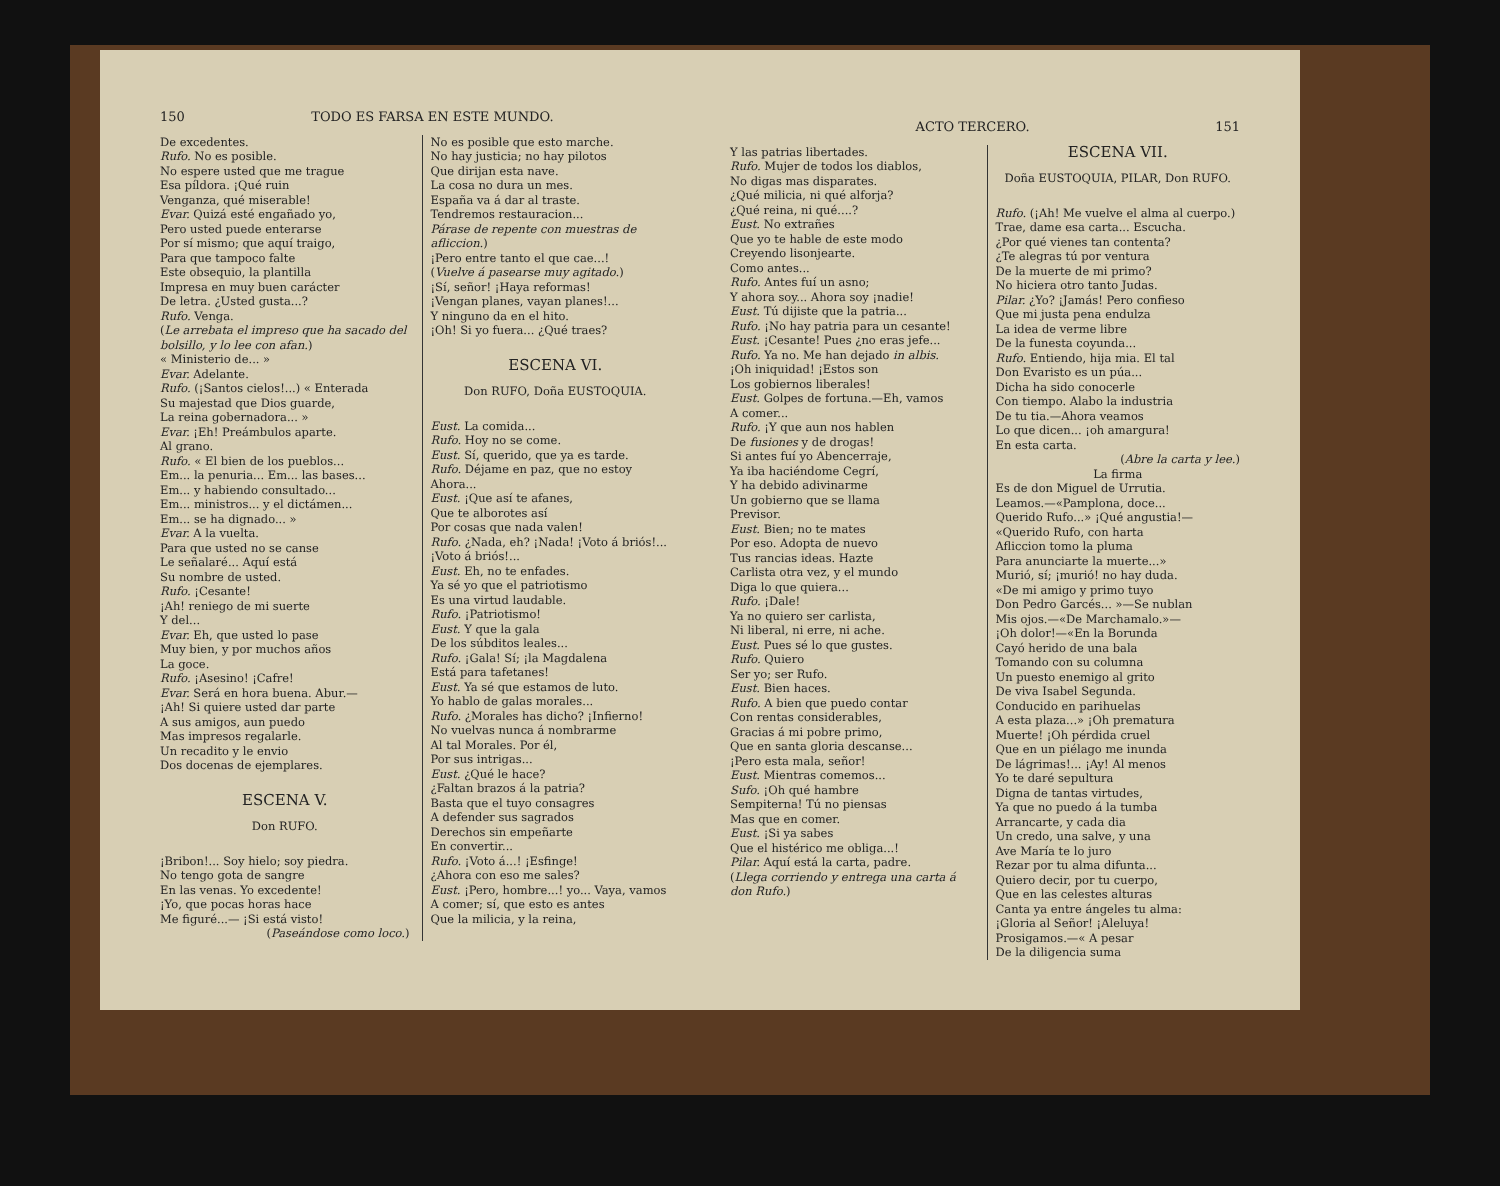150 TODO ES FARSA EN ESTE MUNDO.
De excedentes.
Rufo. No es posible.
No espere usted que me trague
Esa píldora. ¡Qué ruin
Venganza, qué miserable!
Evar. Quizá esté engañado yo,
Pero usted puede enterarse
Por sí mismo; que aquí traigo,
Para que tampoco falte
Este obsequio, la plantilla
Impresa en muy buen carácter
De letra. ¿Usted gusta...?
Rufo. Venga.
(Le arrebata el impreso que ha sacado del bolsillo, y lo lee con afan.)
« Ministerio de... »
Evar. Adelante.
Rufo. (¡Santos cielos!...) « Enterada
Su majestad que Dios guarde,
La reina gobernadora... »
Evar. ¡Eh! Preámbulos aparte.
Al grano.
Rufo. « El bien de los pueblos...
Em... la penuria... Em... las bases...
Em... y habiendo consultado...
Em... ministros... y el dictámen...
Em... se ha dignado... »
Evar. A la vuelta.
Para que usted no se canse
Le señalaré... Aquí está
Su nombre de usted.
Rufo. ¡Cesante!
¡Ah! reniego de mi suerte
Y del...
Evar. Eh, que usted lo pase
Muy bien, y por muchos años
La goce.
Rufo. ¡Asesino! ¡Cafre!
Evar. Será en hora buena. Abur.—
¡Ah! Si quiere usted dar parte
A sus amigos, aun puedo
Mas impresos regalarle.
Un recadito y le envio
Dos docenas de ejemplares.
ESCENA V.
Don RUFO.
¡Bribon!... Soy hielo; soy piedra.
No tengo gota de sangre
En las venas. Yo excedente!
¡Yo, que pocas horas hace
Me figuré...— ¡Si está visto!
(Paseándose como loco.)
No es posible que esto marche.
No hay justicia; no hay pilotos
Que dirijan esta nave.
La cosa no dura un mes.
España va á dar al traste.
Tendremos restauracion...
Párase de repente con muestras de afliccion.)
¡Pero entre tanto el que cae...!
(Vuelve á pasearse muy agitado.)
¡Sí, señor! ¡Haya reformas!
¡Vengan planes, vayan planes!...
Y ninguno da en el hito.
¡Oh! Si yo fuera... ¿Qué traes?
ESCENA VI.
Don RUFO, Doña EUSTOQUIA.
Eust. La comida...
Rufo. Hoy no se come.
Eust. Sí, querido, que ya es tarde.
Rufo. Déjame en paz, que no estoy
Ahora...
Eust. ¡Que así te afanes,
Que te alborotes así
Por cosas que nada valen!
Rufo. ¿Nada, eh? ¡Nada! ¡Voto á briós!...
¡Voto á briós!...
Eust. Eh, no te enfades.
Ya sé yo que el patriotismo
Es una virtud laudable.
Rufo. ¡Patriotismo!
Eust. Y que la gala
De los súbditos leales...
Rufo. ¡Gala! Sí; ¡la Magdalena
Está para tafetanes!
Eust. Ya sé que estamos de luto.
Yo hablo de galas morales...
Rufo. ¿Morales has dicho? ¡Infierno!
No vuelvas nunca á nombrarme
Al tal Morales. Por él,
Por sus intrigas...
Eust. ¿Qué le hace?
¿Faltan brazos á la patria?
Basta que el tuyo consagres
A defender sus sagrados
Derechos sin empeñarte
En convertir...
Rufo. ¡Voto á...! ¡Esfinge!
¿Ahora con eso me sales?
Eust. ¡Pero, hombre...! yo... Vaya, vamos
A comer; sí, que esto es antes
Que la milicia, y la reina,
ACTO TERCERO. 151
Y las patrias libertades.
Rufo. Mujer de todos los diablos,
No digas mas disparates.
¿Qué milicia, ni qué alforja?
¿Qué reina, ni qué....?
Eust. No extrañes
Que yo te hable de este modo
Creyendo lisonjearte.
Como antes...
Rufo. Antes fuí un asno;
Y ahora soy... Ahora soy ¡nadie!
Eust. Tú dijiste que la patria...
Rufo. ¡No hay patria para un cesante!
Eust. ¡Cesante! Pues ¿no eras jefe...
Rufo. Ya no. Me han dejado in albis.
¡Oh iniquidad! ¡Estos son
Los gobiernos liberales!
Eust. Golpes de fortuna.—Eh, vamos
A comer...
Rufo. ¡Y que aun nos hablen
De fusiones y de drogas!
Si antes fuí yo Abencerraje,
Ya iba haciéndome Cegrí,
Y ha debido adivinarme
Un gobierno que se llama
Previsor.
Eust. Bien; no te mates
Por eso. Adopta de nuevo
Tus rancias ideas. Hazte
Carlista otra vez, y el mundo
Diga lo que quiera...
Rufo. ¡Dale!
Ya no quiero ser carlista,
Ni liberal, ni erre, ni ache.
Eust. Pues sé lo que gustes.
Rufo. Quiero
Ser yo; ser Rufo.
Eust. Bien haces.
Rufo. A bien que puedo contar
Con rentas considerables,
Gracias á mi pobre primo,
Que en santa gloria descanse...
¡Pero esta mala, señor!
Eust. Mientras comemos...
Sufo. ¡Oh qué hambre
Sempiterna! Tú no piensas
Mas que en comer.
Eust. ¡Si ya sabes
Que el histérico me obliga...!
Pilar. Aquí está la carta, padre.
(Llega corriendo y entrega una carta á don Rufo.)
ESCENA VII.
Doña EUSTOQUIA, PILAR, Don RUFO.
Rufo. (¡Ah! Me vuelve el alma al cuerpo.)
Trae, dame esa carta... Escucha.
¿Por qué vienes tan contenta?
¿Te alegras tú por ventura
De la muerte de mi primo?
No hiciera otro tanto Judas.
Pilar. ¿Yo? ¡Jamás! Pero confieso
Que mi justa pena endulza
La idea de verme libre
De la funesta coyunda...
Rufo. Entiendo, hija mia. El tal
Don Evaristo es un púa...
Dicha ha sido conocerle
Con tiempo. Alabo la industria
De tu tia.—Ahora veamos
Lo que dicen... ¡oh amargura!
En esta carta.
(Abre la carta y lee.)
La firma
Es de don Miguel de Urrutia.
Leamos.—«Pamplona, doce...
Querido Rufo...» ¡Qué angustia!—
«Querido Rufo, con harta
Afliccion tomo la pluma
Para anunciarte la muerte...»
Murió, sí; ¡murió! no hay duda.
«De mi amigo y primo tuyo
Don Pedro Garcés... »—Se nublan
Mis ojos.—«De Marchamalo.»—
¡Oh dolor!—«En la Borunda
Cayó herido de una bala
Tomando con su columna
Un puesto enemigo al grito
De viva Isabel Segunda.
Conducido en parihuelas
A esta plaza...» ¡Oh prematura
Muerte! ¡Oh pérdida cruel
Que en un piélago me inunda
De lágrimas!... ¡Ay! Al menos
Yo te daré sepultura
Digna de tantas virtudes,
Ya que no puedo á la tumba
Arrancarte, y cada dia
Un credo, una salve, y una
Ave María te lo juro
Rezar por tu alma difunta...
Quiero decir, por tu cuerpo,
Que en las celestes alturas
Canta ya entre ángeles tu alma:
¡Gloria al Señor! ¡Aleluya!
Prosigamos.—« A pesar
De la diligencia suma